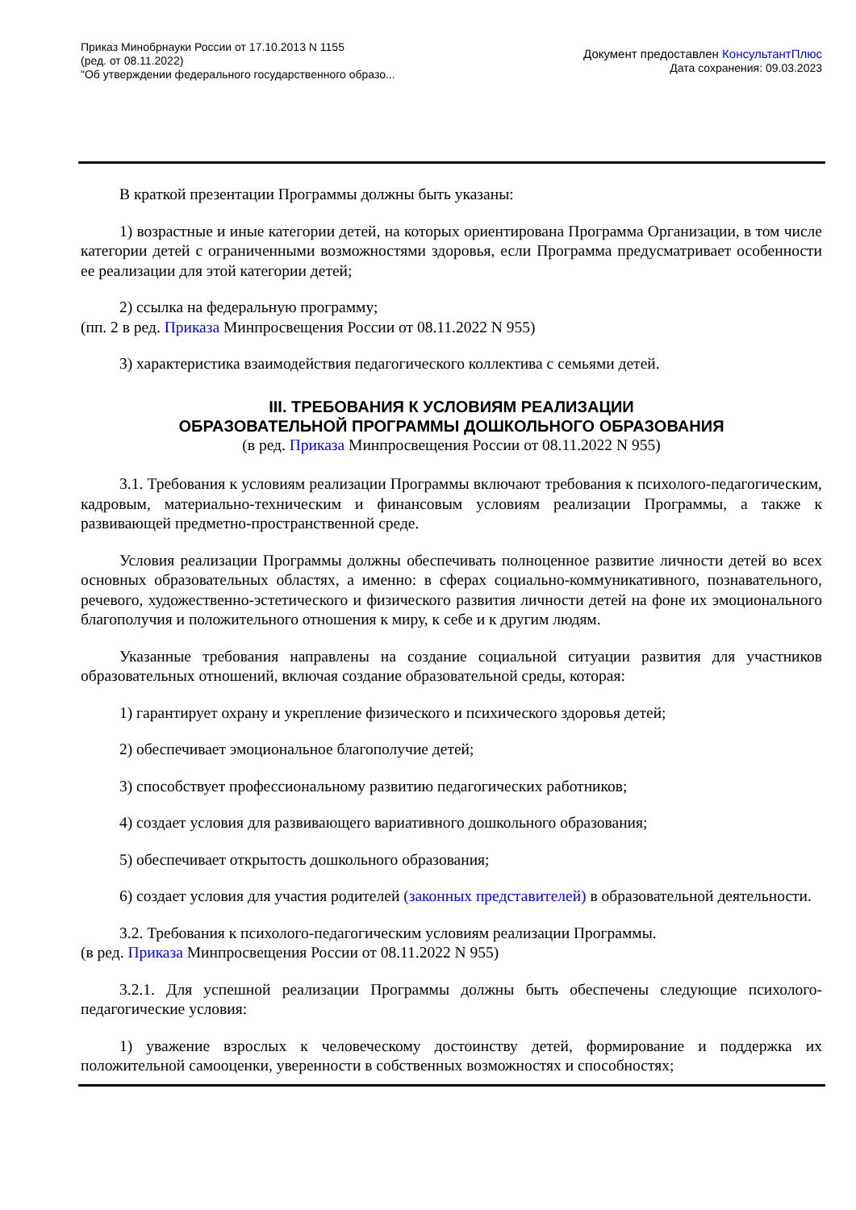Приказ Минобрнауки России от 17.10.2013 N 1155
(ред. от 08.11.2022)
"Об утверждении федерального государственного образо...
Документ предоставлен КонсультантПлюс
Дата сохранения: 09.03.2023
В краткой презентации Программы должны быть указаны:
1) возрастные и иные категории детей, на которых ориентирована Программа Организации, в том числе категории детей с ограниченными возможностями здоровья, если Программа предусматривает особенности ее реализации для этой категории детей;
2) ссылка на федеральную программу;
(пп. 2 в ред. Приказа Минпросвещения России от 08.11.2022 N 955)
3) характеристика взаимодействия педагогического коллектива с семьями детей.
III. ТРЕБОВАНИЯ К УСЛОВИЯМ РЕАЛИЗАЦИИ
ОБРАЗОВАТЕЛЬНОЙ ПРОГРАММЫ ДОШКОЛЬНОГО ОБРАЗОВАНИЯ
(в ред. Приказа Минпросвещения России от 08.11.2022 N 955)
3.1. Требования к условиям реализации Программы включают требования к психолого-педагогическим, кадровым, материально-техническим и финансовым условиям реализации Программы, а также к развивающей предметно-пространственной среде.
Условия реализации Программы должны обеспечивать полноценное развитие личности детей во всех основных образовательных областях, а именно: в сферах социально-коммуникативного, познавательного, речевого, художественно-эстетического и физического развития личности детей на фоне их эмоционального благополучия и положительного отношения к миру, к себе и к другим людям.
Указанные требования направлены на создание социальной ситуации развития для участников образовательных отношений, включая создание образовательной среды, которая:
1) гарантирует охрану и укрепление физического и психического здоровья детей;
2) обеспечивает эмоциональное благополучие детей;
3) способствует профессиональному развитию педагогических работников;
4) создает условия для развивающего вариативного дошкольного образования;
5) обеспечивает открытость дошкольного образования;
6) создает условия для участия родителей (законных представителей) в образовательной деятельности.
3.2. Требования к психолого-педагогическим условиям реализации Программы.
(в ред. Приказа Минпросвещения России от 08.11.2022 N 955)
3.2.1. Для успешной реализации Программы должны быть обеспечены следующие психолого-педагогические условия:
1) уважение взрослых к человеческому достоинству детей, формирование и поддержка их положительной самооценки, уверенности в собственных возможностях и способностях;